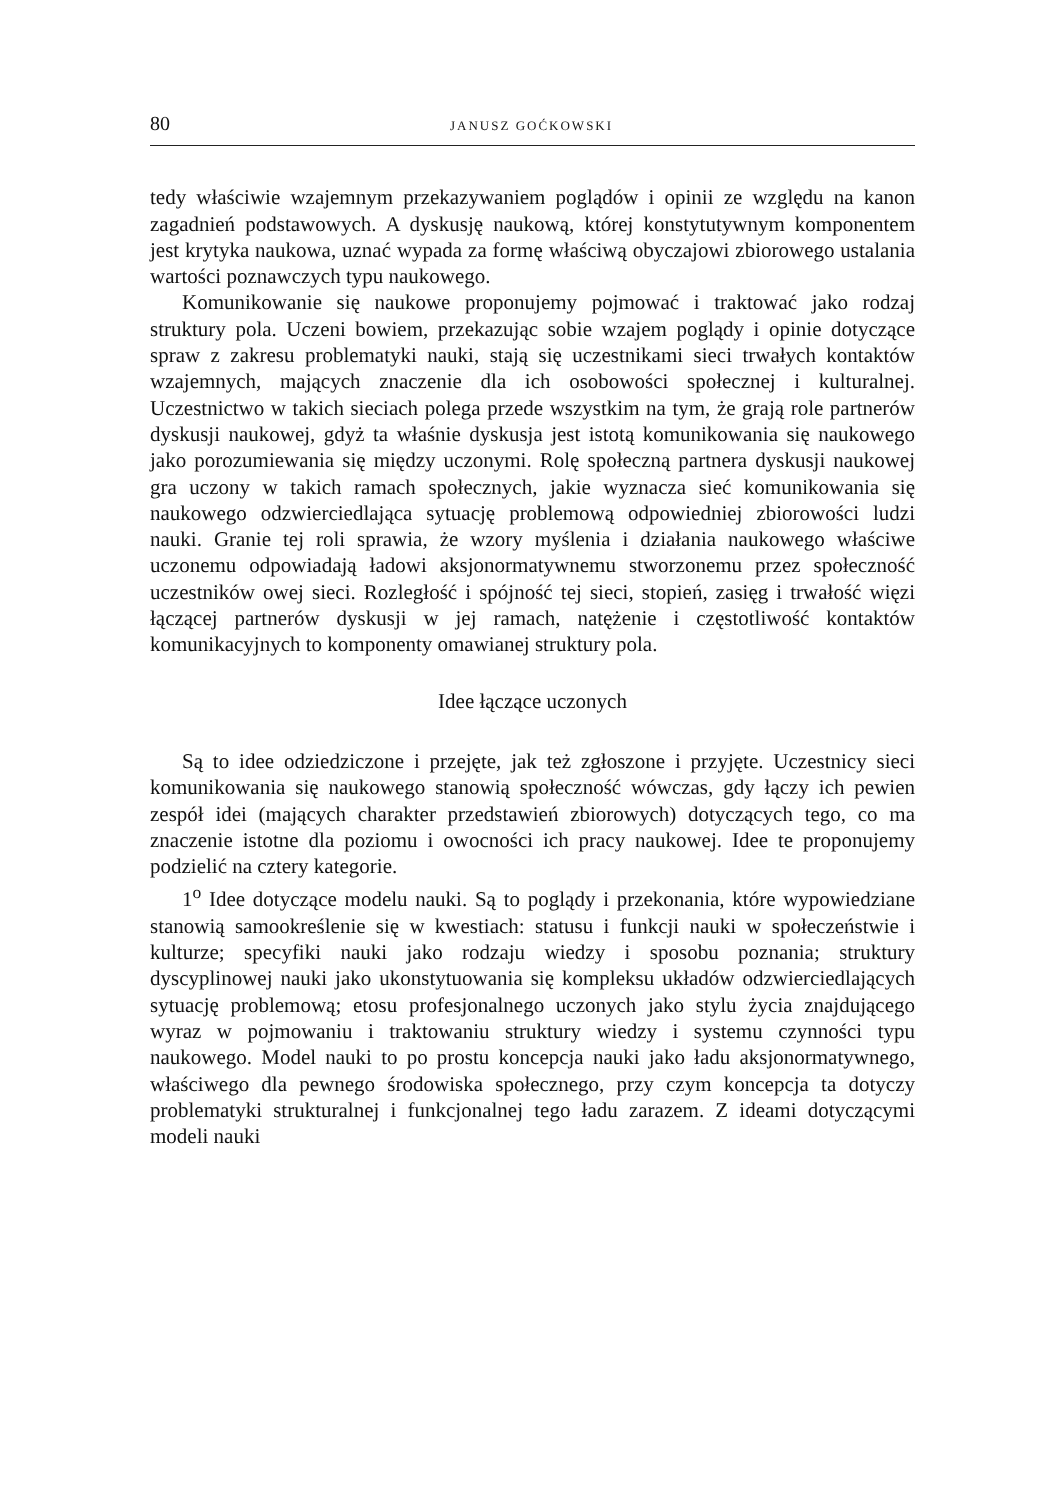80 JANUSZ GOĆKOWSKI
tedy właściwie wzajemnym przekazywaniem poglądów i opinii ze względu na kanon zagadnień podstawowych. A dyskusję naukową, której konstytutywnym komponentem jest krytyka naukowa, uznać wypada za formę właściwą obyczajowi zbiorowego ustalania wartości poznawczych typu naukowego.
Komunikowanie się naukowe proponujemy pojmować i traktować jako rodzaj struktury pola. Uczeni bowiem, przekazując sobie wzajem poglądy i opinie dotyczące spraw z zakresu problematyki nauki, stają się uczestnikami sieci trwałych kontaktów wzajemnych, mających znaczenie dla ich osobowości społecznej i kulturalnej. Uczestnictwo w takich sieciach polega przede wszystkim na tym, że grają role partnerów dyskusji naukowej, gdyż ta właśnie dyskusja jest istotą komunikowania się naukowego jako porozumiewania się między uczonymi. Rolę społeczną partnera dyskusji naukowej gra uczony w takich ramach społecznych, jakie wyznacza sieć komunikowania się naukowego odzwierciedlająca sytuację problemową odpowiedniej zbiorowości ludzi nauki. Granie tej roli sprawia, że wzory myślenia i działania naukowego właściwe uczonemu odpowiadają ładowi aksjonormatywnemu stworzonemu przez społeczność uczestników owej sieci. Rozległość i spójność tej sieci, stopień, zasięg i trwałość więzi łączącej partnerów dyskusji w jej ramach, natężenie i częstotliwość kontaktów komunikacyjnych to komponenty omawianej struktury pola.
Idee łączące uczonych
Są to idee odziedziczone i przejęte, jak też zgłoszone i przyjęte. Uczestnicy sieci komunikowania się naukowego stanowią społeczność wówczas, gdy łączy ich pewien zespół idei (mających charakter przedstawień zbiorowych) dotyczących tego, co ma znaczenie istotne dla poziomu i owocności ich pracy naukowej. Idee te proponujemy podzielić na cztery kategorie.
1<sup>o</sup> Idee dotyczące modelu nauki. Są to poglądy i przekonania, które wypowiedziane stanowią samookreślenie się w kwestiach: statusu i funkcji nauki w społeczeństwie i kulturze; specyfiki nauki jako rodzaju wiedzy i sposobu poznania; struktury dyscyplinowej nauki jako ukonstytuowania się kompleksu układów odzwierciedlających sytuację problemową; etosu profesjonalnego uczonych jako stylu życia znajdującego wyraz w pojmowaniu i traktowaniu struktury wiedzy i systemu czynności typu naukowego. Model nauki to po prostu koncepcja nauki jako ładu aksjonormatywnego, właściwego dla pewnego środowiska społecznego, przy czym koncepcja ta dotyczy problematyki strukturalnej i funkcjonalnej tego ładu zarazem. Z ideami dotyczącymi modeli nauki